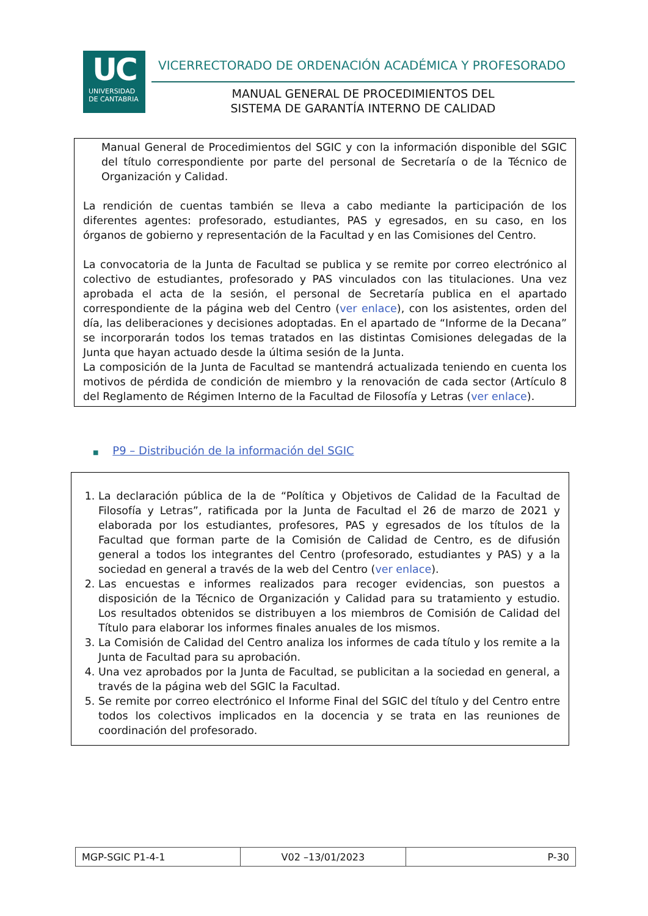UC
UNIVERSIDAD
DE CANTABRIA
VICERRECTORADO DE ORDENACIÓN ACADÉMICA Y PROFESORADO
MANUAL GENERAL DE PROCEDIMIENTOS DEL
SISTEMA DE GARANTÍA INTERNO DE CALIDAD
Manual General de Procedimientos del SGIC y con la información disponible del SGIC del título correspondiente por parte del personal de Secretaría o de la Técnico de Organización y Calidad.
La rendición de cuentas también se lleva a cabo mediante la participación de los diferentes agentes: profesorado, estudiantes, PAS y egresados, en su caso, en los órganos de gobierno y representación de la Facultad y en las Comisiones del Centro.
La convocatoria de la Junta de Facultad se publica y se remite por correo electrónico al colectivo de estudiantes, profesorado y PAS vinculados con las titulaciones. Una vez aprobada el acta de la sesión, el personal de Secretaría publica en el apartado correspondiente de la página web del Centro (ver enlace), con los asistentes, orden del día, las deliberaciones y decisiones adoptadas. En el apartado de “Informe de la Decana” se incorporarán todos los temas tratados en las distintas Comisiones delegadas de la Junta que hayan actuado desde la última sesión de la Junta.
La composición de la Junta de Facultad se mantendrá actualizada teniendo en cuenta los motivos de pérdida de condición de miembro y la renovación de cada sector (Artículo 8 del Reglamento de Régimen Interno de la Facultad de Filosofía y Letras (ver enlace).
■ P9 – Distribución de la información del SGIC
1. La declaración pública de la de “Política y Objetivos de Calidad de la Facultad de Filosofía y Letras”, ratificada por la Junta de Facultad el 26 de marzo de 2021 y elaborada por los estudiantes, profesores, PAS y egresados de los títulos de la Facultad que forman parte de la Comisión de Calidad de Centro, es de difusión general a todos los integrantes del Centro (profesorado, estudiantes y PAS) y a la sociedad en general a través de la web del Centro (ver enlace).
2. Las encuestas e informes realizados para recoger evidencias, son puestos a disposición de la Técnico de Organización y Calidad para su tratamiento y estudio. Los resultados obtenidos se distribuyen a los miembros de Comisión de Calidad del Título para elaborar los informes finales anuales de los mismos.
3. La Comisión de Calidad del Centro analiza los informes de cada título y los remite a la Junta de Facultad para su aprobación.
4. Una vez aprobados por la Junta de Facultad, se publicitan a la sociedad en general, a través de la página web del SGIC la Facultad.
5. Se remite por correo electrónico el Informe Final del SGIC del título y del Centro entre todos los colectivos implicados en la docencia y se trata en las reuniones de coordinación del profesorado.
| MGP-SGIC P1-4-1 | V02 –13/01/2023 | P-30 |